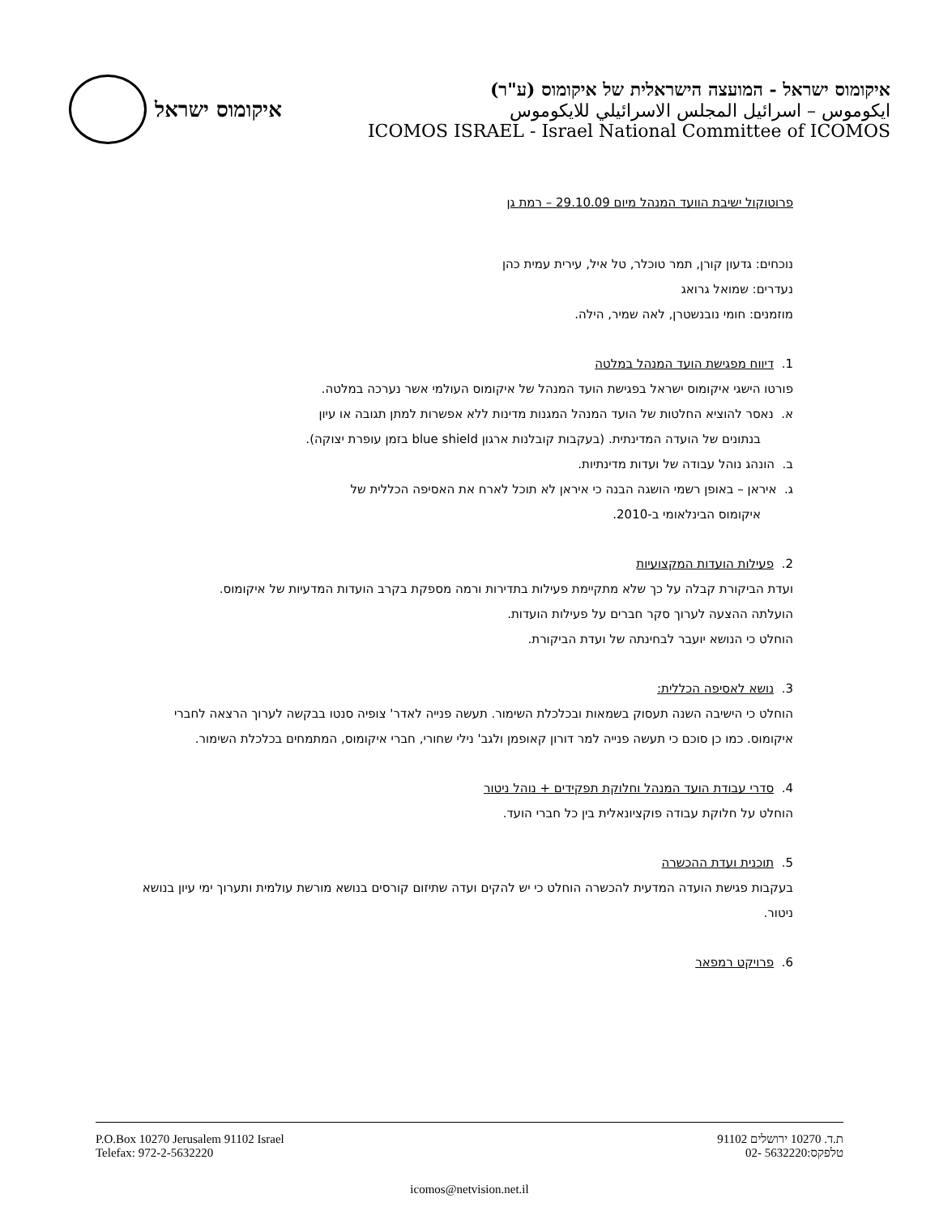איקומוס ישראל
איקומוס ישראל - המועצה הישראלית של איקומוס (ע"ר)
ايكوموس – اسرائيل المجلس الاسرائيلي للايكوموس
ICOMOS ISRAEL - Israel National Committee of ICOMOS
פרוטוקול ישיבת הוועד המנהל מיום 29.10.09 – רמת גן
נוכחים: גדעון קורן, תמר טוכלר, טל איל, עירית עמית כהן
נעדרים: שמואל גרואג
מוזמנים: חומי נובנשטרן, לאה שמיר, הילה.
1. דיווח מפגישת הועד המנהל במלטה
פורטו הישגי איקומוס ישראל בפגישת הועד המנהל של איקומוס העולמי אשר נערכה במלטה.
א. נאסר להוציא החלטות של הועד המנהל המגנות מדינות ללא אפשרות למתן תגובה או עיון
בנתונים של הועדה המדינתית. (בעקבות קובלנות ארגון blue shield בזמן עופרת יצוקה).
ב. הונהג נוהל עבודה של ועדות מדינתיות.
ג. איראן – באופן רשמי הושגה הבנה כי איראן לא תוכל לארח את האסיפה הכללית של
איקומוס הבינלאומי ב-2010.
2. פעילות הועדות המקצועיות
ועדת הביקורת קבלה על כך שלא מתקיימת פעילות בתדירות ורמה מספקת בקרב הועדות המדעיות של איקומוס.
הועלתה ההצעה לערוך סקר חברים על פעילות הועדות.
הוחלט כי הנושא יועבר לבחינתה של ועדת הביקורת.
3. נושא לאסיפה הכללית:
הוחלט כי הישיבה השנה תעסוק בשמאות ובכלכלת השימור. תעשה פנייה לאדר' צופיה סנטו בבקשה לערוך הרצאה לחברי איקומוס. כמו כן סוכם כי תעשה פנייה למר דורון קאופמן ולגב' נילי שחורי, חברי איקומוס, המתמחים בכלכלת השימור.
4. סדרי עבודת הועד המנהל וחלוקת תפקידים + נוהל ניטור
הוחלט על חלוקת עבודה פוקציונאלית בין כל חברי הועד.
5. תוכנית ועדת ההכשרה
בעקבות פגישת הועדה המדעית להכשרה הוחלט כי יש להקים ועדה שתיזום קורסים בנושא מורשת עולמית ותערוך ימי עיון בנושא ניטור.
6. פרויקט רמפאר
P.O.Box 10270 Jerusalem 91102 Israel
Telefax: 972-2-5632220
ת.ד. 10270 ירושלים 91102
טלפקס:5632220 -02
icomos@netvision.net.il